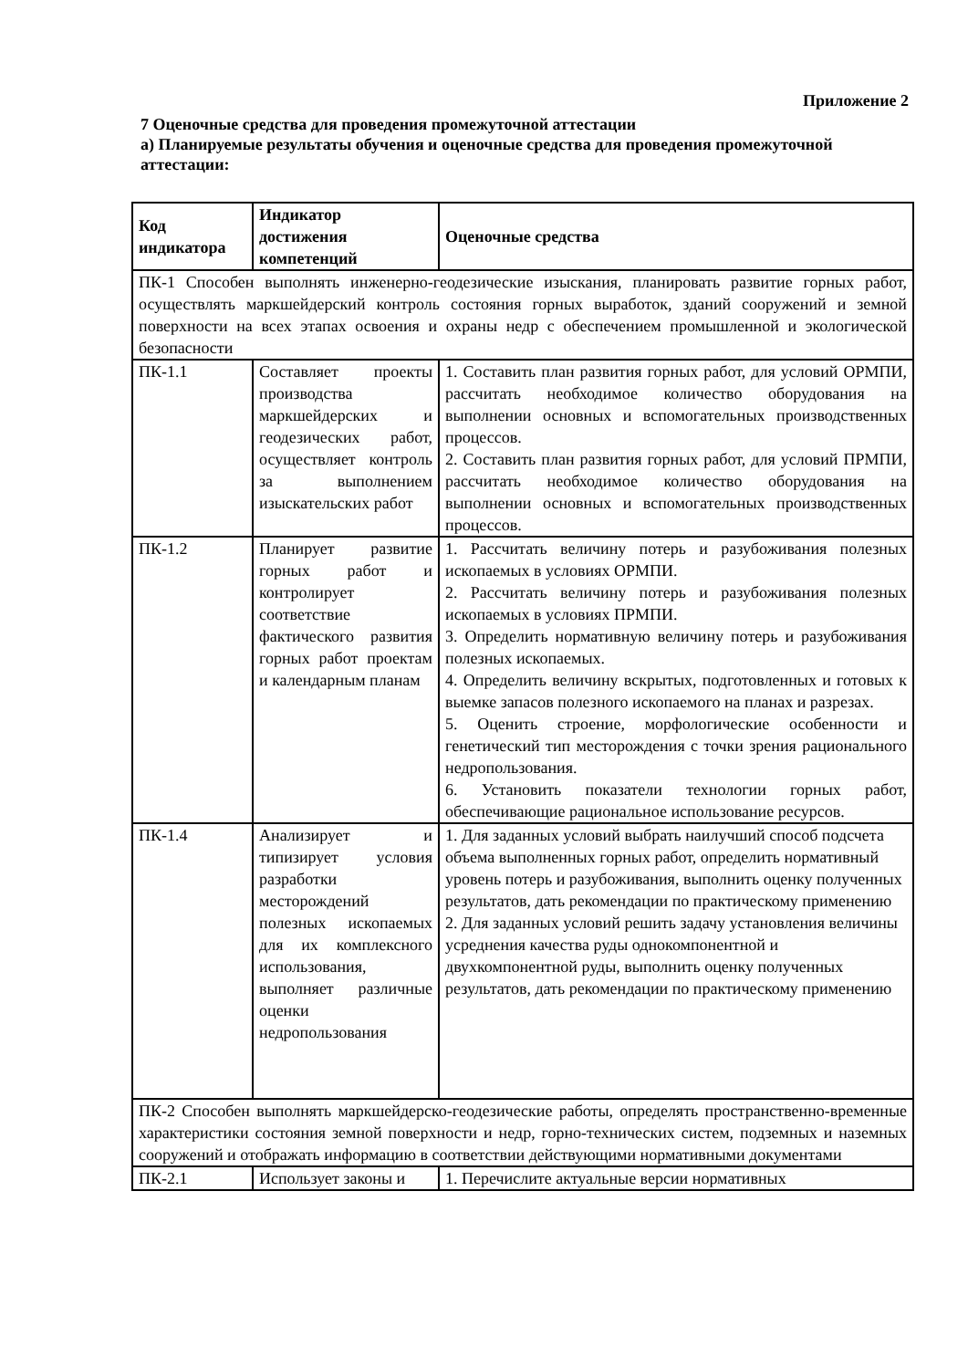Приложение 2
7 Оценочные средства для проведения промежуточной аттестации
а) Планируемые результаты обучения и оценочные средства для проведения промежуточной аттестации:
| Код индикатора | Индикатор достижения компетенций | Оценочные средства |
| --- | --- | --- |
| ПК-1 Способен выполнять инженерно-геодезические изыскания, планировать развитие горных работ, осуществлять маркшейдерский контроль состояния горных выработок, зданий сооружений и земной поверхности на всех этапах освоения и охраны недр с обеспечением промышленной и экологической безопасности | | |
| ПК-1.1 | Составляет проекты производства маркшейдерских и геодезических работ, осуществляет контроль за выполнением изыскательских работ | 1. Составить план развития горных работ, для условий ОРМПИ, рассчитать необходимое количество оборудования на выполнении основных и вспомогательных производственных процессов. 2. Составить план развития горных работ, для условий ПРМПИ, рассчитать необходимое количество оборудования на выполнении основных и вспомогательных производственных процессов. |
| ПК-1.2 | Планирует развитие горных работ и контролирует соответствие фактического развития горных работ проектам и календарным планам | 1. Рассчитать величину потерь и разубоживания полезных ископаемых в условиях ОРМПИ. 2. Рассчитать величину потерь и разубоживания полезных ископаемых в условиях ПРМПИ. 3. Определить нормативную величину потерь и разубоживания полезных ископаемых. 4. Определить величину вскрытых, подготовленных и готовых к выемке запасов полезного ископаемого на планах и разрезах. 5. Оценить строение, морфологические особенности и генетический тип месторождения с точки зрения рационального недропользования. 6. Установить показатели технологии горных работ, обеспечивающие рациональное использование ресурсов. |
| ПК-1.4 | Анализирует и типизирует условия разработки месторождений полезных ископаемых для их комплексного использования, выполняет различные оценки недропользования | 1. Для заданных условий выбрать наилучший способ подсчета объема выполненных горных работ, определить нормативный уровень потерь и разубоживания, выполнить оценку полученных результатов, дать рекомендации по практическому применению 2. Для заданных условий решить задачу установления величины усреднения качества руды однокомпонентной и двухкомпонентной руды, выполнить оценку полученных результатов, дать рекомендации по практическому применению |
| ПК-2 Способен выполнять маркшейдерско-геодезические работы, определять пространственно-временные характеристики состояния земной поверхности и недр, горно-технических систем, подземных и наземных сооружений и отображать информацию в соответствии действующими нормативными документами | | |
| ПК-2.1 | Использует законы и | 1. Перечислите актуальные версии нормативных |